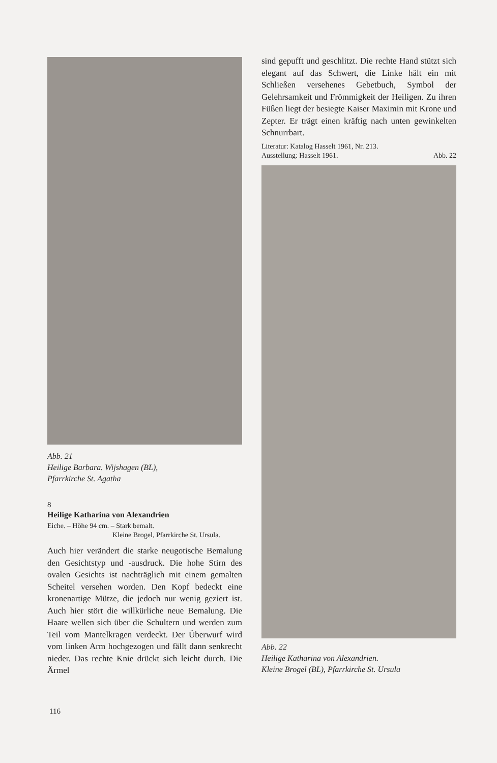Abb. 21
Heilige Barbara. Wijshagen (BL),
Pfarrkirche St. Agatha
8
Heilige Katharina von Alexandrien
Eiche. – Höhe 94 cm. – Stark bemalt.
Kleine Brogel, Pfarrkirche St. Ursula.
Auch hier verändert die starke neugotische Bemalung den Gesichtstyp und -ausdruck. Die hohe Stirn des ovalen Gesichts ist nachträglich mit einem gemalten Scheitel versehen worden. Den Kopf bedeckt eine kronenartige Mütze, die jedoch nur wenig geziert ist. Auch hier stört die willkürliche neue Bemalung. Die Haare wellen sich über die Schultern und werden zum Teil vom Mantelkragen verdeckt. Der Überwurf wird vom linken Arm hochgezogen und fällt dann senkrecht nieder. Das rechte Knie drückt sich leicht durch. Die Ärmel
sind gepufft und geschlitzt. Die rechte Hand stützt sich elegant auf das Schwert, die Linke hält ein mit Schließen versehenes Gebetbuch, Symbol der Gelehrsamkeit und Frömmigkeit der Heiligen. Zu ihren Füßen liegt der besiegte Kaiser Maximin mit Krone und Zepter. Er trägt einen kräftig nach unten gewinkelten Schnurrbart.
Literatur: Katalog Hasselt 1961, Nr. 213.
Ausstellung: Hasselt 1961. Abb. 22
Abb. 22
Heilige Katharina von Alexandrien.
Kleine Brogel (BL), Pfarrkirche St. Ursula
116